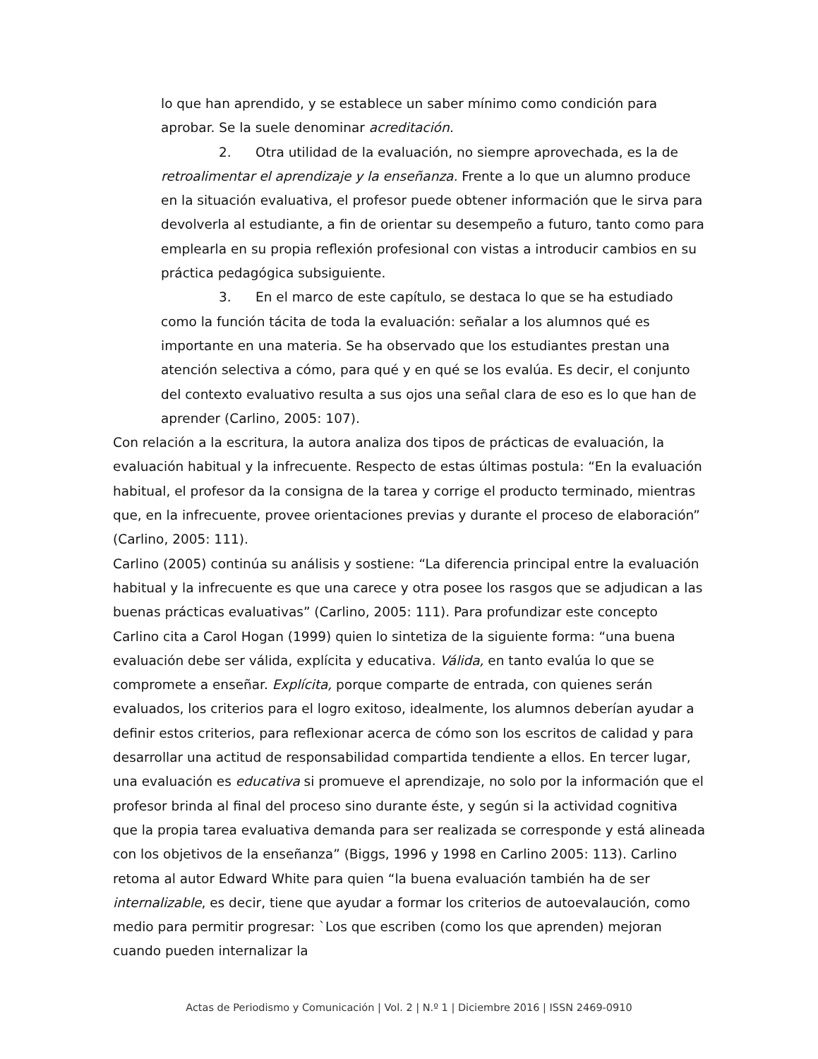lo que han aprendido, y se establece un saber mínimo como condición para aprobar. Se la suele denominar acreditación.
2. Otra utilidad de la evaluación, no siempre aprovechada, es la de retroalimentar el aprendizaje y la enseñanza. Frente a lo que un alumno produce en la situación evaluativa, el profesor puede obtener información que le sirva para devolverla al estudiante, a fin de orientar su desempeño a futuro, tanto como para emplearla en su propia reflexión profesional con vistas a introducir cambios en su práctica pedagógica subsiguiente.
3. En el marco de este capítulo, se destaca lo que se ha estudiado como la función tácita de toda la evaluación: señalar a los alumnos qué es importante en una materia. Se ha observado que los estudiantes prestan una atención selectiva a cómo, para qué y en qué se los evalúa. Es decir, el conjunto del contexto evaluativo resulta a sus ojos una señal clara de eso es lo que han de aprender (Carlino, 2005: 107).
Con relación a la escritura, la autora analiza dos tipos de prácticas de evaluación, la evaluación habitual y la infrecuente. Respecto de estas últimas postula: “En la evaluación habitual, el profesor da la consigna de la tarea y corrige el producto terminado, mientras que, en la infrecuente, provee orientaciones previas y durante el proceso de elaboración” (Carlino, 2005: 111).
Carlino (2005) continúa su análisis y sostiene: “La diferencia principal entre la evaluación habitual y la infrecuente es que una carece y otra posee los rasgos que se adjudican a las buenas prácticas evaluativas” (Carlino, 2005: 111). Para profundizar este concepto Carlino cita a Carol Hogan (1999) quien lo sintetiza de la siguiente forma: “una buena evaluación debe ser válida, explícita y educativa. Válida, en tanto evalúa lo que se compromete a enseñar. Explícita, porque comparte de entrada, con quienes serán evaluados, los criterios para el logro exitoso, idealmente, los alumnos deberían ayudar a definir estos criterios, para reflexionar acerca de cómo son los escritos de calidad y para desarrollar una actitud de responsabilidad compartida tendiente a ellos. En tercer lugar, una evaluación es educativa si promueve el aprendizaje, no solo por la información que el profesor brinda al final del proceso sino durante éste, y según si la actividad cognitiva que la propia tarea evaluativa demanda para ser realizada se corresponde y está alineada con los objetivos de la enseñanza” (Biggs, 1996 y 1998 en Carlino 2005: 113). Carlino retoma al autor Edward White para quien “la buena evaluación también ha de ser internalizable, es decir, tiene que ayudar a formar los criterios de autoevalaución, como medio para permitir progresar: `Los que escriben (como los que aprenden) mejoran cuando pueden internalizar la
Actas de Periodismo y Comunicación | Vol. 2 | N.º 1 | Diciembre 2016 | ISSN 2469-0910